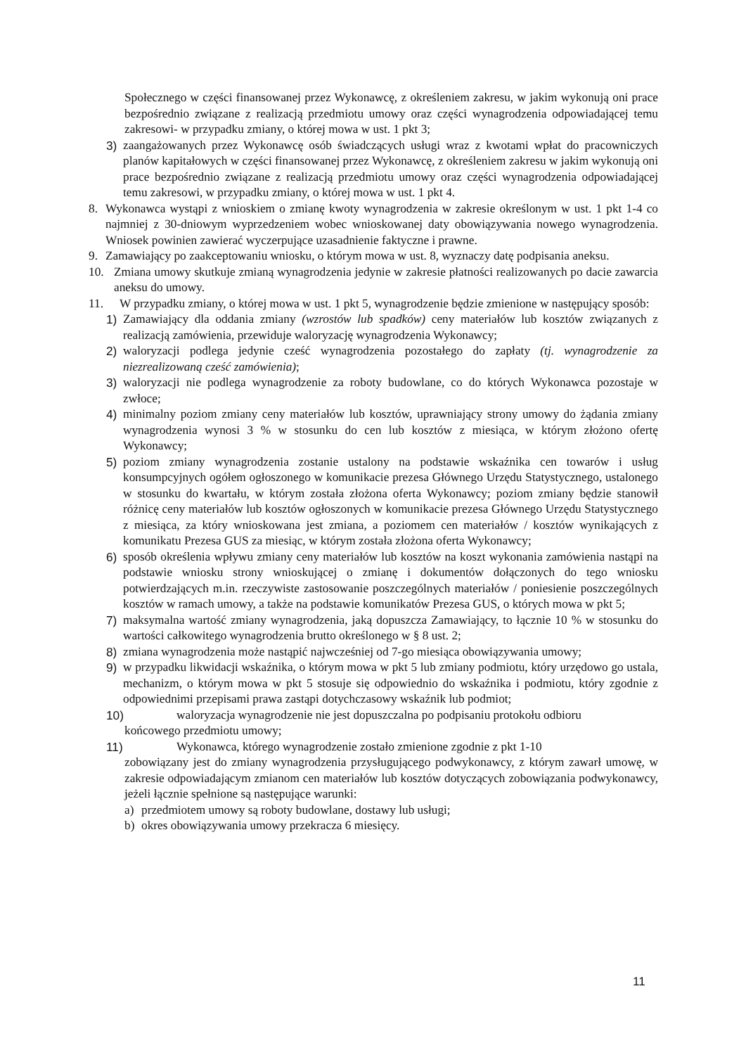Społecznego w części finansowanej przez Wykonawcę, z określeniem zakresu, w jakim wykonują oni prace bezpośrednio związane z realizacją przedmiotu umowy oraz części wynagrodzenia odpowiadającej temu zakresowi- w przypadku zmiany, o której mowa w ust. 1 pkt 3;
3) zaangażowanych przez Wykonawcę osób świadczących usługi wraz z kwotami wpłat do pracowniczych planów kapitałowych w części finansowanej przez Wykonawcę, z określeniem zakresu w jakim wykonują oni prace bezpośrednio związane z realizacją przedmiotu umowy oraz części wynagrodzenia odpowiadającej temu zakresowi, w przypadku zmiany, o której mowa w ust. 1 pkt 4.
8. Wykonawca wystąpi z wnioskiem o zmianę kwoty wynagrodzenia w zakresie określonym w ust. 1 pkt 1-4 co najmniej z 30-dniowym wyprzedzeniem wobec wnioskowanej daty obowiązywania nowego wynagrodzenia. Wniosek powinien zawierać wyczerpujące uzasadnienie faktyczne i prawne.
9. Zamawiający po zaakceptowaniu wniosku, o którym mowa w ust. 8, wyznaczy datę podpisania aneksu.
10. Zmiana umowy skutkuje zmianą wynagrodzenia jedynie w zakresie płatności realizowanych po dacie zawarcia aneksu do umowy.
11. W przypadku zmiany, o której mowa w ust. 1 pkt 5, wynagrodzenie będzie zmienione w następujący sposób:
1) Zamawiający dla oddania zmiany (wzrostów lub spadków) ceny materiałów lub kosztów związanych z realizacją zamówienia, przewiduje waloryzację wynagrodzenia Wykonawcy;
2) waloryzacji podlega jedynie cześć wynagrodzenia pozostałego do zapłaty (tj. wynagrodzenie za niezrealizowaną cześć zamówienia);
3) waloryzacji nie podlega wynagrodzenie za roboty budowlane, co do których Wykonawca pozostaje w zwłoce;
4) minimalny poziom zmiany ceny materiałów lub kosztów, uprawniający strony umowy do żądania zmiany wynagrodzenia wynosi 3 % w stosunku do cen lub kosztów z miesiąca, w którym złożono ofertę Wykonawcy;
5) poziom zmiany wynagrodzenia zostanie ustalony na podstawie wskaźnika cen towarów i usług konsumpcyjnych ogółem ogłoszonego w komunikacie prezesa Głównego Urzędu Statystycznego, ustalonego w stosunku do kwartału, w którym została złożona oferta Wykonawcy; poziom zmiany będzie stanowił różnicę ceny materiałów lub kosztów ogłoszonych w komunikacie prezesa Głównego Urzędu Statystycznego z miesiąca, za który wnioskowana jest zmiana, a poziomem cen materiałów / kosztów wynikających z komunikatu Prezesa GUS za miesiąc, w którym została złożona oferta Wykonawcy;
6) sposób określenia wpływu zmiany ceny materiałów lub kosztów na koszt wykonania zamówienia nastąpi na podstawie wniosku strony wnioskującej o zmianę i dokumentów dołączonych do tego wniosku potwierdzających m.in. rzeczywiste zastosowanie poszczególnych materiałów / poniesienie poszczególnych kosztów w ramach umowy, a także na podstawie komunikatów Prezesa GUS, o których mowa w pkt 5;
7) maksymalna wartość zmiany wynagrodzenia, jaką dopuszcza Zamawiający, to łącznie 10 % w stosunku do wartości całkowitego wynagrodzenia brutto określonego w § 8 ust. 2;
8) zmiana wynagrodzenia może nastąpić najwcześniej od 7-go miesiąca obowiązywania umowy;
9) w przypadku likwidacji wskaźnika, o którym mowa w pkt 5 lub zmiany podmiotu, który urzędowo go ustala, mechanizm, o którym mowa w pkt 5 stosuje się odpowiednio do wskaźnika i podmiotu, który zgodnie z odpowiednimi przepisami prawa zastąpi dotychczasowy wskaźnik lub podmiot;
10) waloryzacja wynagrodzenie nie jest dopuszczalna po podpisaniu protokołu odbioru
końcowego przedmiotu umowy;
11) Wykonawca, którego wynagrodzenie zostało zmienione zgodnie z pkt 1-10
zobowiązany jest do zmiany wynagrodzenia przysługującego podwykonawcy, z którym zawarł umowę, w zakresie odpowiadającym zmianom cen materiałów lub kosztów dotyczących zobowiązania podwykonawcy, jeżeli łącznie spełnione są następujące warunki:
a) przedmiotem umowy są roboty budowlane, dostawy lub usługi;
b) okres obowiązywania umowy przekracza 6 miesięcy.
11